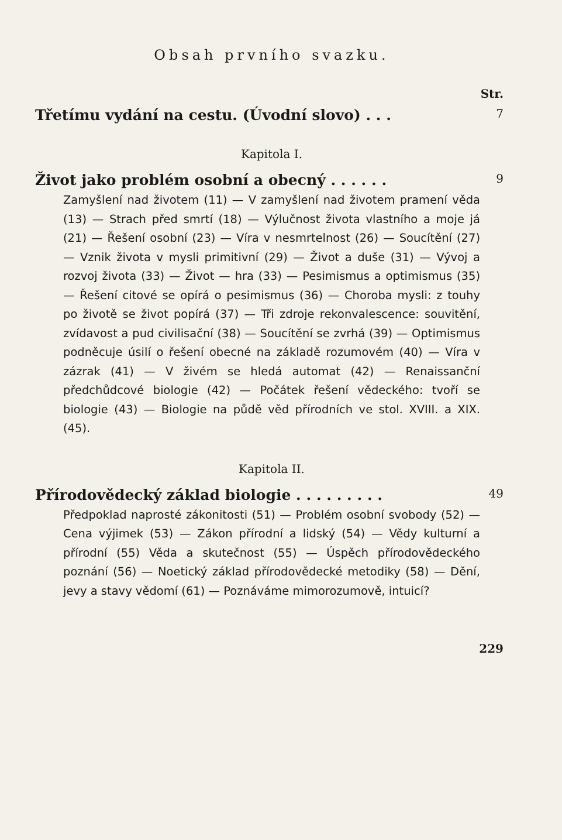Obsah prvního svazku.
Str.
Třetímu vydání na cestu. (Úvodní slovo) . . . 7
Kapitola I.
Život jako problém osobní a obecný . . . . . . 9
Zamyšlení nad životem (11) — V zamyšlení nad životem pramení věda (13) — Strach před smrtí (18) — Výlučnost života vlastního a moje já (21) — Řešení osobní (23) — Víra v nesmrtelnost (26) — Soucítění (27) — Vznik života v mysli primitivní (29) — Život a duše (31) — Vývoj a rozvoj života (33) — Život — hra (33) — Pesimismus a optimismus (35) — Řešení citové se opírá o pesimismus (36) — Choroba mysli: z touhy po životě se život popírá (37) — Tři zdroje rekonvalescence: souvitění, zvídavost a pud civilisační (38) — Soucítění se zvrhá (39) — Optimismus podněcuje úsilí o řešení obecné na základě rozumovém (40) — Víra v zázrak (41) — V živém se hledá automat (42) — Renaissanční předchůdcové biologie (42) — Počátek řešení vědeckého: tvoří se biologie (43) — Biologie na půdě věd přírodních ve stol. XVIII. a XIX. (45).
Kapitola II.
Přírodovědecký základ biologie . . . . . . . . . 49
Předpoklad naprosté zákonitosti (51) — Problém osobní svobody (52) — Cena výjimek (53) — Zákon přírodní a lidský (54) — Vědy kulturní a přírodní (55) Věda a skutečnost (55) — Úspěch přírodovědeckého poznání (56) — Noetický základ přírodovědecké metodiky (58) — Dění, jevy a stavy vědomí (61) — Poznáváme mimorozumově, intuicí?
229